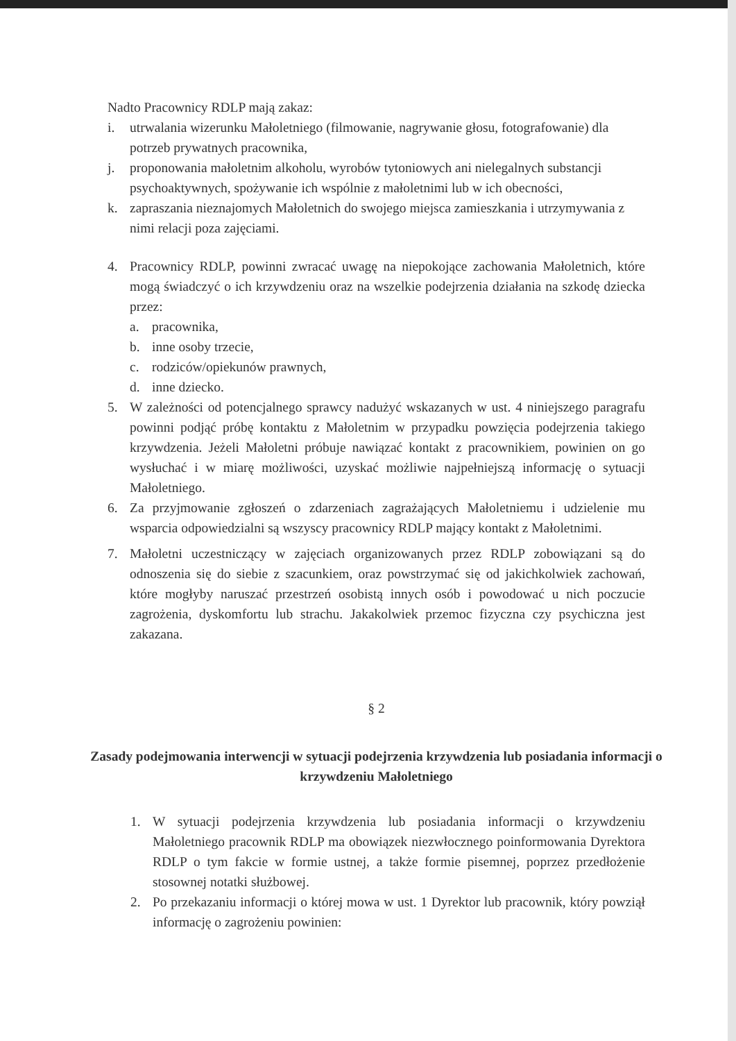Nadto Pracownicy RDLP mają zakaz:
i. utrwalania wizerunku Małoletniego (filmowanie, nagrywanie głosu, fotografowanie) dla potrzeb prywatnych pracownika,
j. proponowania małoletnim alkoholu, wyrobów tytoniowych ani nielegalnych substancji psychoaktywnych, spożywanie ich wspólnie z małoletnimi lub w ich obecności,
k. zapraszania nieznajomych Małoletnich do swojego miejsca zamieszkania i utrzymywania z nimi relacji poza zajęciami.
4. Pracownicy RDLP, powinni zwracać uwagę na niepokojące zachowania Małoletnich, które mogą świadczyć o ich krzywdzeniu oraz na wszelkie podejrzenia działania na szkodę dziecka przez:
a. pracownika,
b. inne osoby trzecie,
c. rodziców/opiekunów prawnych,
d. inne dziecko.
5. W zależności od potencjalnego sprawcy nadużyć wskazanych w ust. 4 niniejszego paragrafu powinni podjąć próbę kontaktu z Małoletnim w przypadku powzięcia podejrzenia takiego krzywdzenia. Jeżeli Małoletni próbuje nawiązać kontakt z pracownikiem, powinien on go wysłuchać i w miarę możliwości, uzyskać możliwie najpełniejszą informację o sytuacji Małoletniego.
6. Za przyjmowanie zgłoszeń o zdarzeniach zagrażających Małoletniemu i udzielenie mu wsparcia odpowiedzialni są wszyscy pracownicy RDLP mający kontakt z Małoletnimi.
7. Małoletni uczestniczący w zajęciach organizowanych przez RDLP zobowiązani są do odnoszenia się do siebie z szacunkiem, oraz powstrzymać się od jakichkolwiek zachowań, które mogłyby naruszać przestrzeń osobistą innych osób i powodować u nich poczucie zagrożenia, dyskomfortu lub strachu. Jakakolwiek przemoc fizyczna czy psychiczna jest zakazana.
§ 2
Zasady podejmowania interwencji w sytuacji podejrzenia krzywdzenia lub posiadania informacji o krzywdzeniu Małoletniego
1. W sytuacji podejrzenia krzywdzenia lub posiadania informacji o krzywdzeniu Małoletniego pracownik RDLP ma obowiązek niezwłocznego poinformowania Dyrektora RDLP o tym fakcie w formie ustnej, a także formie pisemnej, poprzez przedłożenie stosownej notatki służbowej.
2. Po przekazaniu informacji o której mowa w ust. 1 Dyrektor lub pracownik, który powziął informację o zagrożeniu powinien: